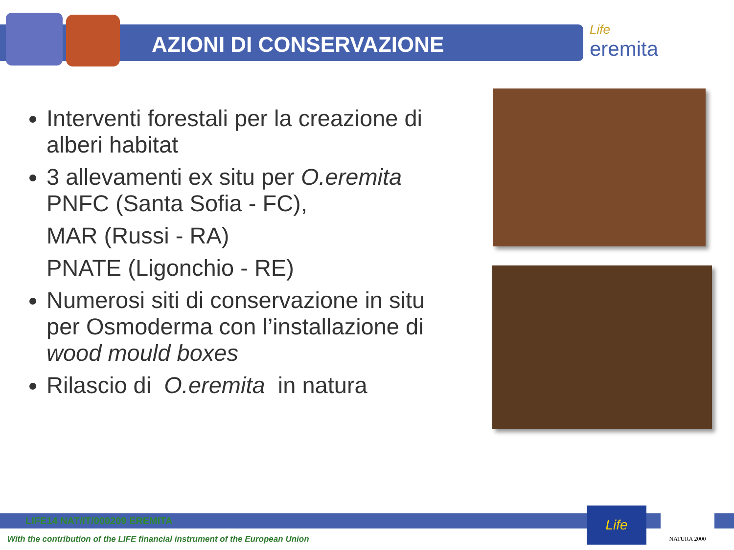AZIONI DI CONSERVAZIONE Life
eremita
Interventi forestali per la creazione di alberi habitat
3 allevamenti ex situ per O.eremita
PNFC (Santa Sofia - FC),
MAR (Russi - RA)
PNATE (Ligonchio - RE)
Numerosi siti di conservazione in situ per Osmoderma con l’installazione di wood mould boxes
Rilascio di O.eremita in natura
LIFE14 NAT/IT/000209 EREMITA
With the contribution of the LIFE financial instrument of the European Union
Life NATURA 2000